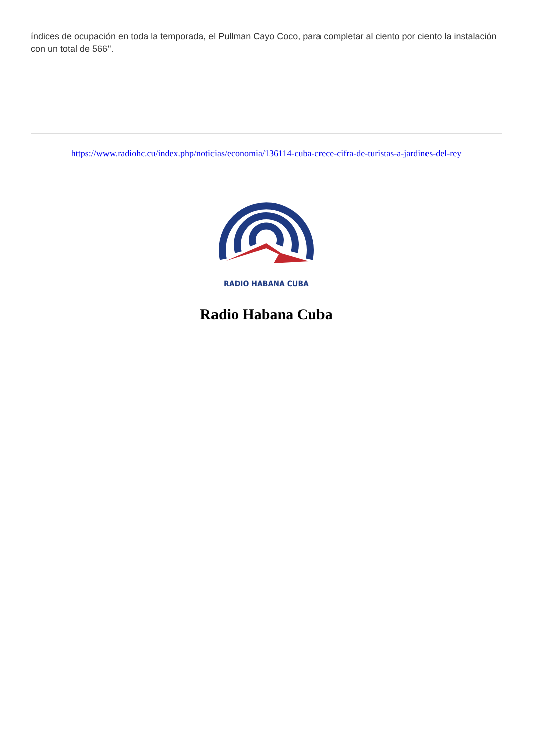índices de ocupación en toda la temporada, el Pullman Cayo Coco, para completar al ciento por ciento la instalación con un total de 566".
https://www.radiohc.cu/index.php/noticias/economia/136114-cuba-crece-cifra-de-turistas-a-jardines-del-rey
RADIO HABANA CUBA
Radio Habana Cuba